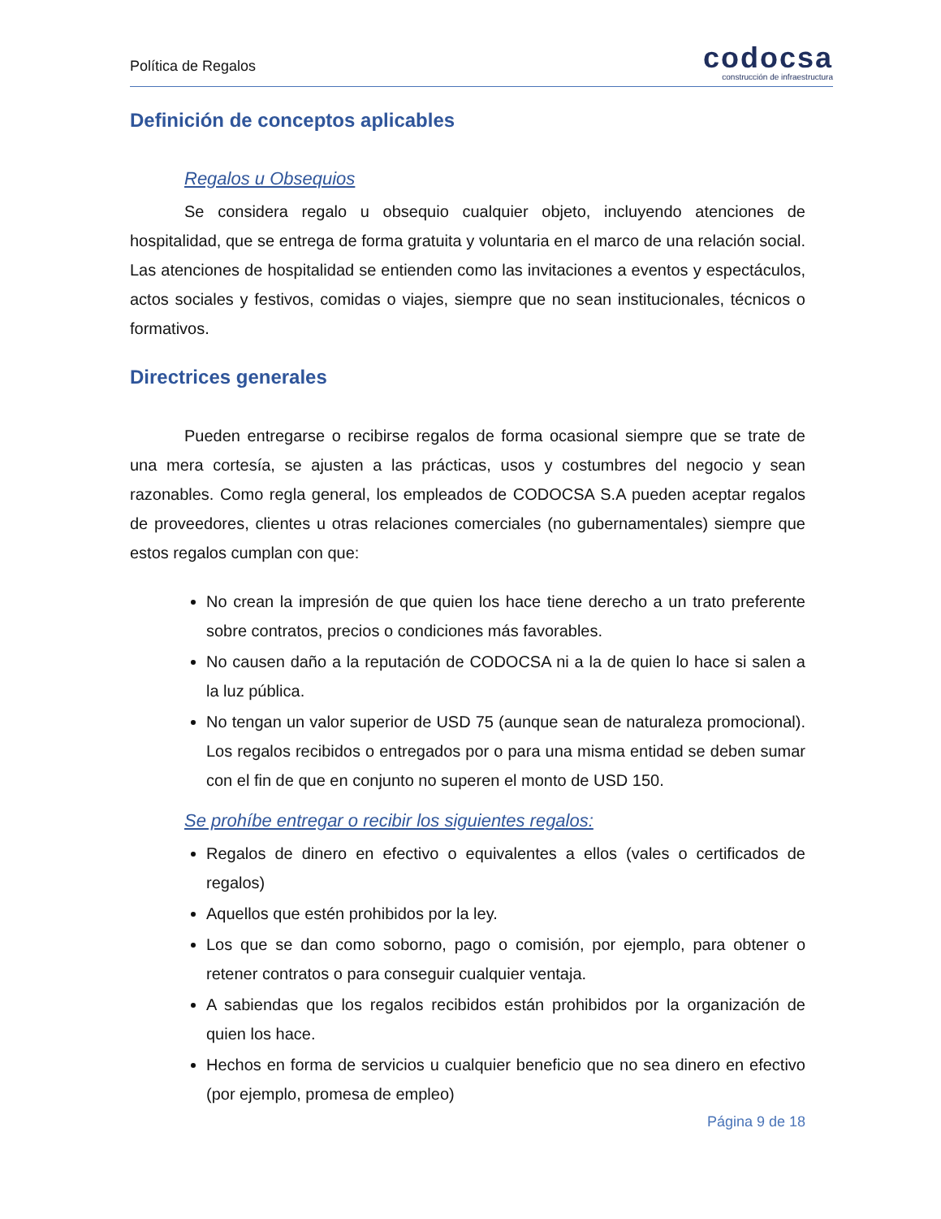Política de Regalos
codocsa
construcción de infraestructura
Definición de conceptos aplicables
Regalos u Obsequios
Se considera regalo u obsequio cualquier objeto, incluyendo atenciones de hospitalidad, que se entrega de forma gratuita y voluntaria en el marco de una relación social. Las atenciones de hospitalidad se entienden como las invitaciones a eventos y espectáculos, actos sociales y festivos, comidas o viajes, siempre que no sean institucionales, técnicos o formativos.
Directrices generales
Pueden entregarse o recibirse regalos de forma ocasional siempre que se trate de una mera cortesía, se ajusten a las prácticas, usos y costumbres del negocio y sean razonables. Como regla general, los empleados de CODOCSA S.A pueden aceptar regalos de proveedores, clientes u otras relaciones comerciales (no gubernamentales) siempre que estos regalos cumplan con que:
No crean la impresión de que quien los hace tiene derecho a un trato preferente sobre contratos, precios o condiciones más favorables.
No causen daño a la reputación de CODOCSA ni a la de quien lo hace si salen a la luz pública.
No tengan un valor superior de USD 75 (aunque sean de naturaleza promocional). Los regalos recibidos o entregados por o para una misma entidad se deben sumar con el fin de que en conjunto no superen el monto de USD 150.
Se prohíbe entregar o recibir los siguientes regalos:
Regalos de dinero en efectivo o equivalentes a ellos (vales o certificados de regalos)
Aquellos que estén prohibidos por la ley.
Los que se dan como soborno, pago o comisión, por ejemplo, para obtener o retener contratos o para conseguir cualquier ventaja.
A sabiendas que los regalos recibidos están prohibidos por la organización de quien los hace.
Hechos en forma de servicios u cualquier beneficio que no sea dinero en efectivo (por ejemplo, promesa de empleo)
Página 9 de 18